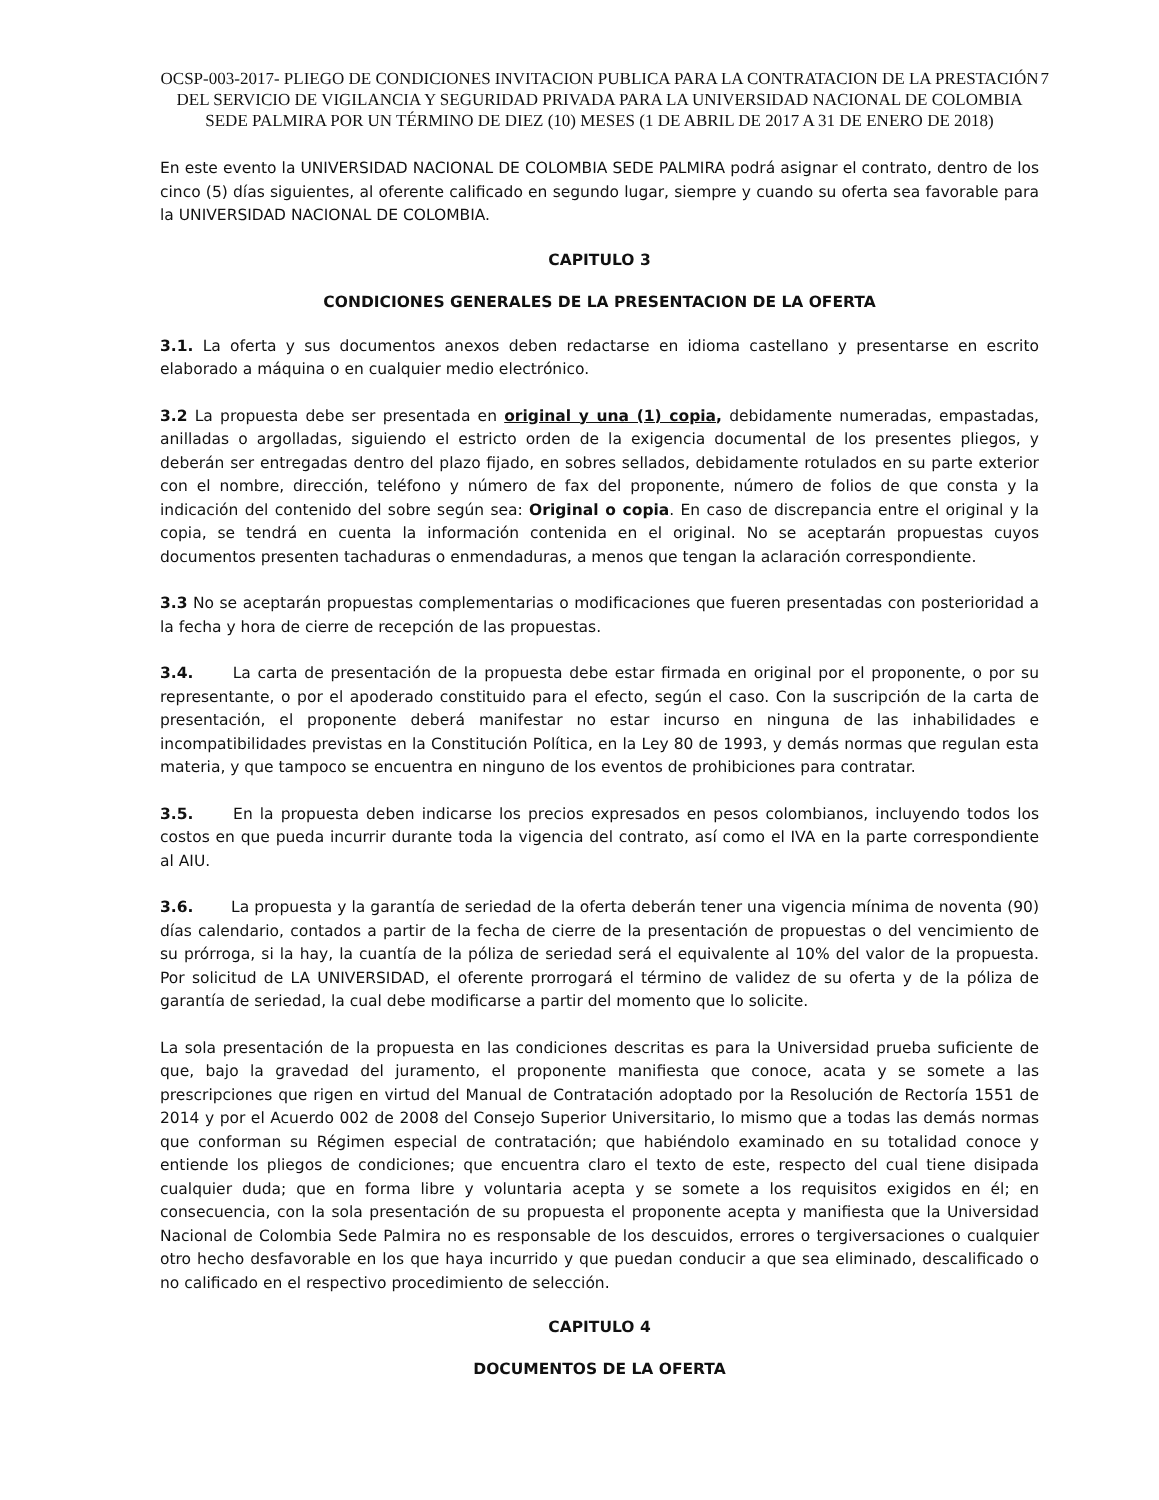7 OCSP-003-2017- PLIEGO DE CONDICIONES INVITACION PUBLICA PARA LA CONTRATACION DE LA PRESTACIÓN DEL SERVICIO DE VIGILANCIA Y SEGURIDAD PRIVADA PARA LA UNIVERSIDAD NACIONAL DE COLOMBIA SEDE PALMIRA POR UN TÉRMINO DE DIEZ (10) MESES (1 DE ABRIL DE 2017 A 31 DE ENERO DE 2018)
En este evento la UNIVERSIDAD NACIONAL DE COLOMBIA SEDE PALMIRA podrá asignar el contrato, dentro de los cinco (5) días siguientes, al oferente calificado en segundo lugar, siempre y cuando su oferta sea favorable para la UNIVERSIDAD NACIONAL DE COLOMBIA.
CAPITULO 3
CONDICIONES GENERALES DE LA PRESENTACION DE LA OFERTA
3.1. La oferta y sus documentos anexos deben redactarse en idioma castellano y presentarse en escrito elaborado a máquina o en cualquier medio electrónico.
3.2 La propuesta debe ser presentada en original y una (1) copia, debidamente numeradas, empastadas, anilladas o argolladas, siguiendo el estricto orden de la exigencia documental de los presentes pliegos, y deberán ser entregadas dentro del plazo fijado, en sobres sellados, debidamente rotulados en su parte exterior con el nombre, dirección, teléfono y número de fax del proponente, número de folios de que consta y la indicación del contenido del sobre según sea: Original o copia. En caso de discrepancia entre el original y la copia, se tendrá en cuenta la información contenida en el original. No se aceptarán propuestas cuyos documentos presenten tachaduras o enmendaduras, a menos que tengan la aclaración correspondiente.
3.3 No se aceptarán propuestas complementarias o modificaciones que fueren presentadas con posterioridad a la fecha y hora de cierre de recepción de las propuestas.
3.4. La carta de presentación de la propuesta debe estar firmada en original por el proponente, o por su representante, o por el apoderado constituido para el efecto, según el caso. Con la suscripción de la carta de presentación, el proponente deberá manifestar no estar incurso en ninguna de las inhabilidades e incompatibilidades previstas en la Constitución Política, en la Ley 80 de 1993, y demás normas que regulan esta materia, y que tampoco se encuentra en ninguno de los eventos de prohibiciones para contratar.
3.5. En la propuesta deben indicarse los precios expresados en pesos colombianos, incluyendo todos los costos en que pueda incurrir durante toda la vigencia del contrato, así como el IVA en la parte correspondiente al AIU.
3.6. La propuesta y la garantía de seriedad de la oferta deberán tener una vigencia mínima de noventa (90) días calendario, contados a partir de la fecha de cierre de la presentación de propuestas o del vencimiento de su prórroga, si la hay, la cuantía de la póliza de seriedad será el equivalente al 10% del valor de la propuesta. Por solicitud de LA UNIVERSIDAD, el oferente prorrogará el término de validez de su oferta y de la póliza de garantía de seriedad, la cual debe modificarse a partir del momento que lo solicite.
La sola presentación de la propuesta en las condiciones descritas es para la Universidad prueba suficiente de que, bajo la gravedad del juramento, el proponente manifiesta que conoce, acata y se somete a las prescripciones que rigen en virtud del Manual de Contratación adoptado por la Resolución de Rectoría 1551 de 2014 y por el Acuerdo 002 de 2008 del Consejo Superior Universitario, lo mismo que a todas las demás normas que conforman su Régimen especial de contratación; que habiéndolo examinado en su totalidad conoce y entiende los pliegos de condiciones; que encuentra claro el texto de este, respecto del cual tiene disipada cualquier duda; que en forma libre y voluntaria acepta y se somete a los requisitos exigidos en él; en consecuencia, con la sola presentación de su propuesta el proponente acepta y manifiesta que la Universidad Nacional de Colombia Sede Palmira no es responsable de los descuidos, errores o tergiversaciones o cualquier otro hecho desfavorable en los que haya incurrido y que puedan conducir a que sea eliminado, descalificado o no calificado en el respectivo procedimiento de selección.
CAPITULO 4
DOCUMENTOS DE LA OFERTA